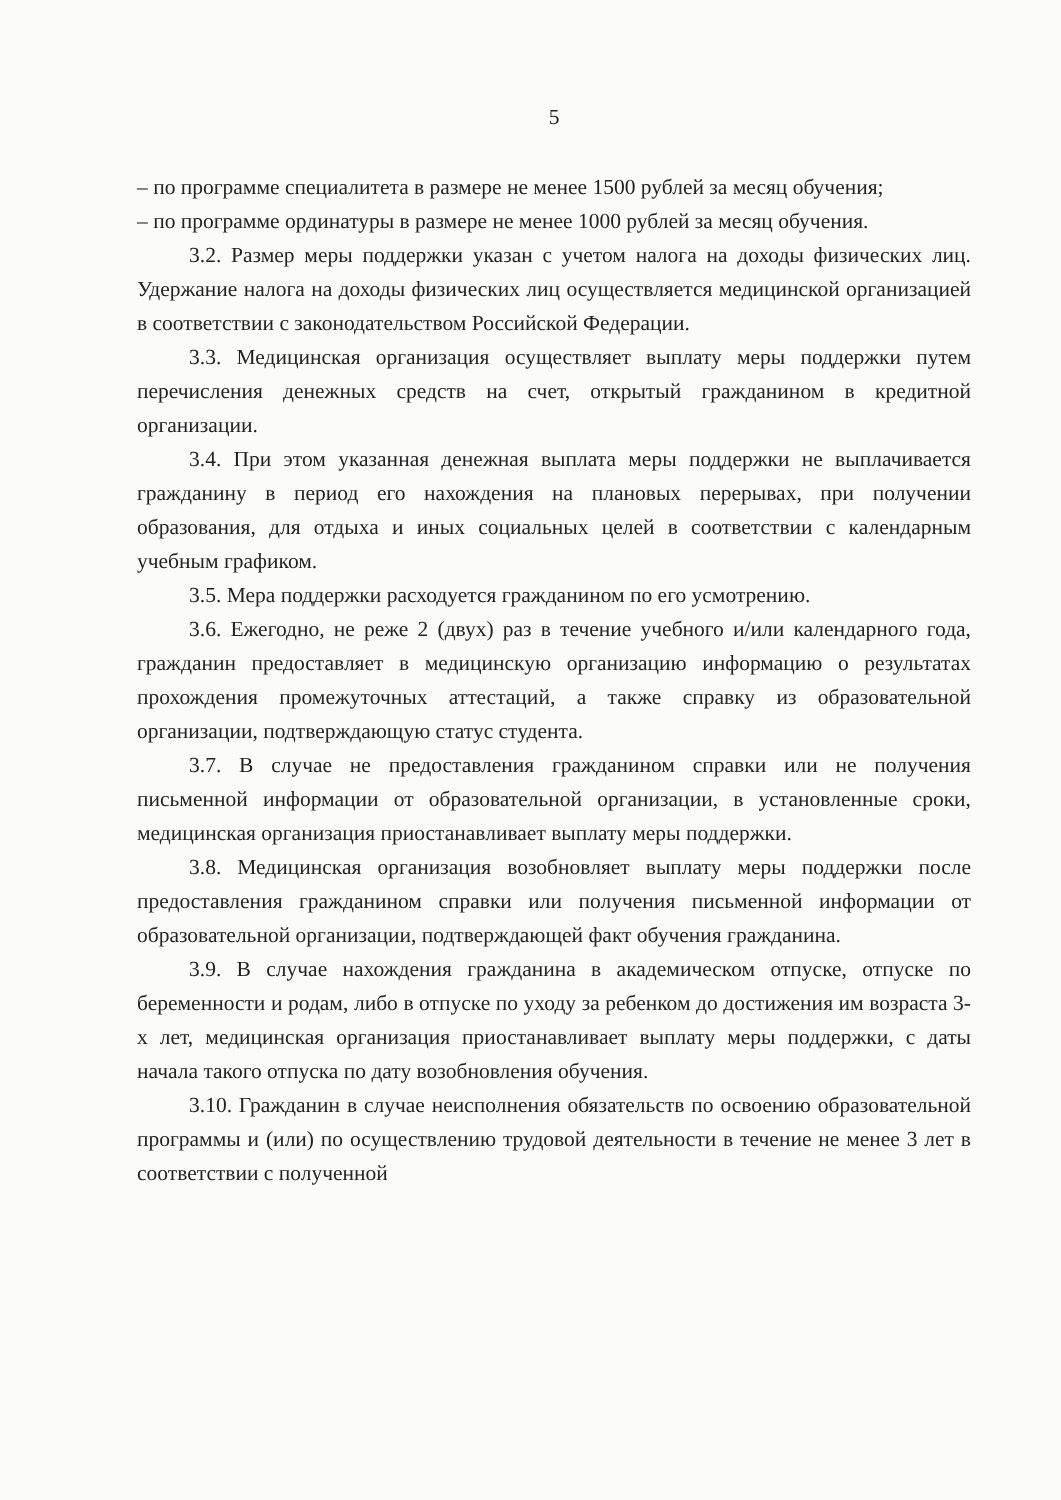5
– по программе специалитета в размере не менее 1500 рублей за месяц обучения;
– по программе ординатуры в размере не менее 1000 рублей за месяц обучения.
3.2. Размер меры поддержки указан с учетом налога на доходы физических лиц. Удержание налога на доходы физических лиц осуществляется медицинской организацией в соответствии с законодательством Российской Федерации.
3.3. Медицинская организация осуществляет выплату меры поддержки путем перечисления денежных средств на счет, открытый гражданином в кредитной организации.
3.4. При этом указанная денежная выплата меры поддержки не выплачивается гражданину в период его нахождения на плановых перерывах, при получении образования, для отдыха и иных социальных целей в соответствии с календарным учебным графиком.
3.5. Мера поддержки расходуется гражданином по его усмотрению.
3.6. Ежегодно, не реже 2 (двух) раз в течение учебного и/или календарного года, гражданин предоставляет в медицинскую организацию информацию о результатах прохождения промежуточных аттестаций, а также справку из образовательной организации, подтверждающую статус студента.
3.7. В случае не предоставления гражданином справки или не получения письменной информации от образовательной организации, в установленные сроки, медицинская организация приостанавливает выплату меры поддержки.
3.8. Медицинская организация возобновляет выплату меры поддержки после предоставления гражданином справки или получения письменной информации от образовательной организации, подтверждающей факт обучения гражданина.
3.9. В случае нахождения гражданина в академическом отпуске, отпуске по беременности и родам, либо в отпуске по уходу за ребенком до достижения им возраста 3-х лет, медицинская организация приостанавливает выплату меры поддержки, с даты начала такого отпуска по дату возобновления обучения.
3.10. Гражданин в случае неисполнения обязательств по освоению образовательной программы и (или) по осуществлению трудовой деятельности в течение не менее 3 лет в соответствии с полученной